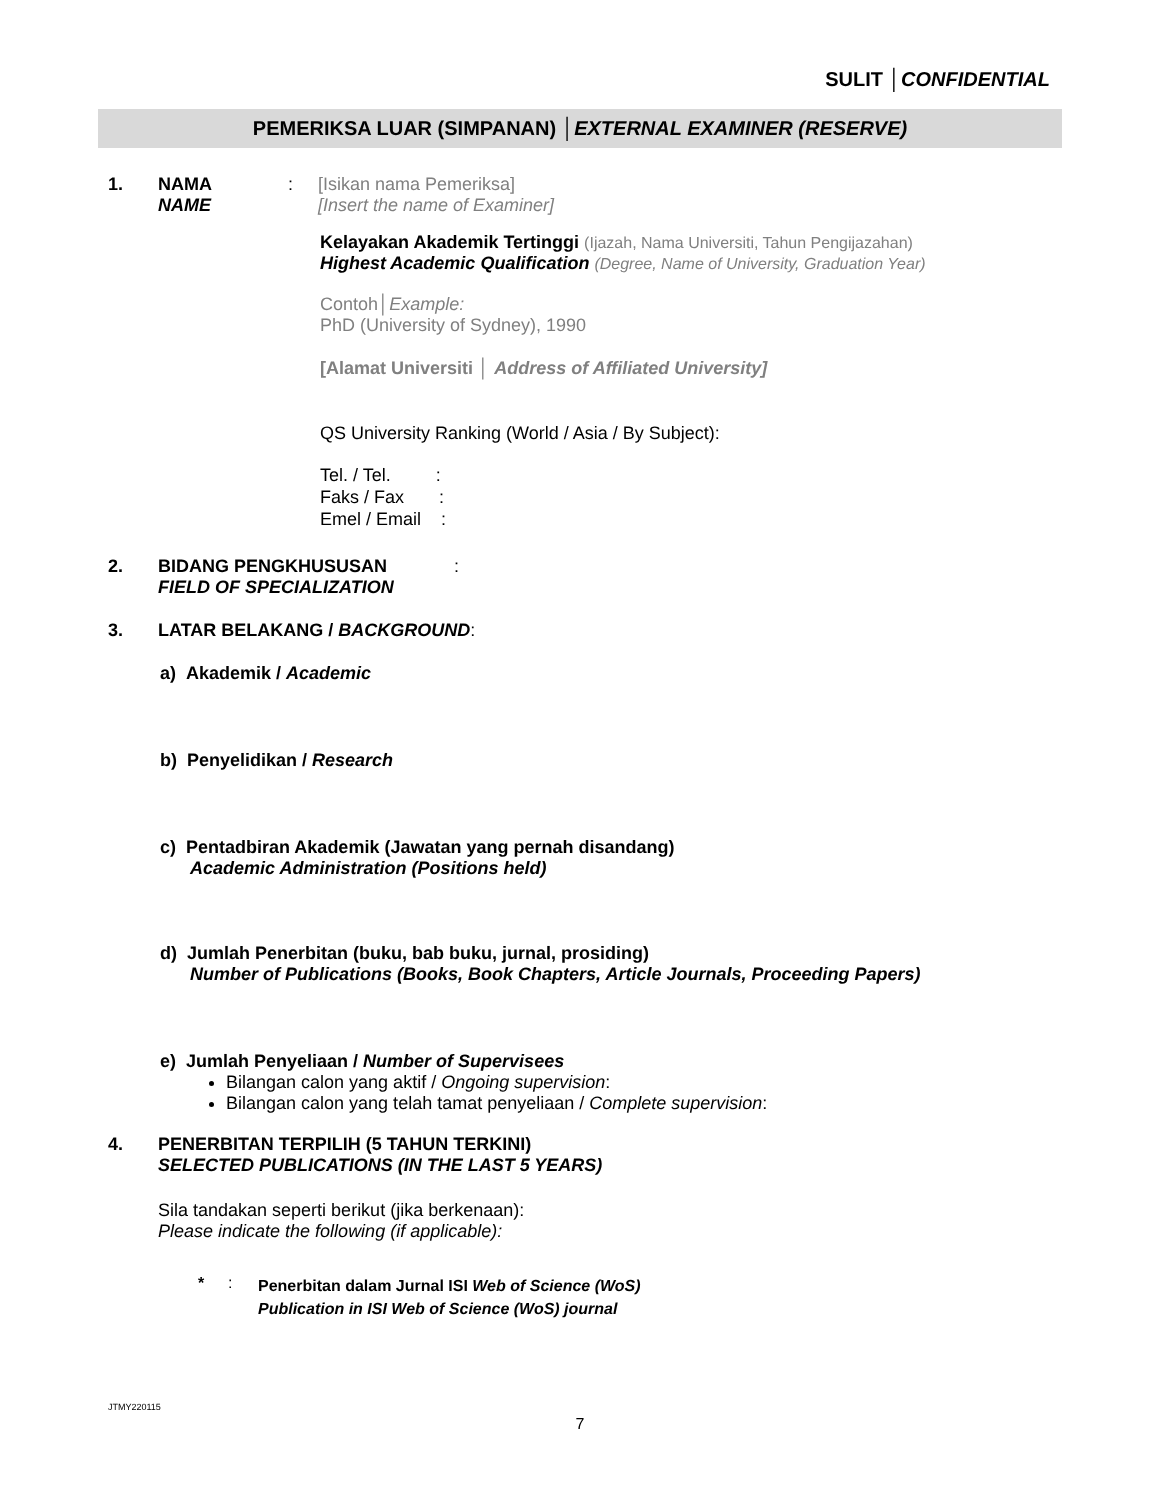SULIT │CONFIDENTIAL
PEMERIKSA LUAR (SIMPANAN) │EXTERNAL EXAMINER (RESERVE)
1. NAMA
NAME
: [Isikan nama Pemeriksa]
[Insert the name of Examiner]
Kelayakan Akademik Tertinggi (Ijazah, Nama Universiti, Tahun Pengijazahan)
Highest Academic Qualification (Degree, Name of University, Graduation Year)
Contoh│Example:
PhD (University of Sydney), 1990
[Alamat Universiti │ Address of Affiliated University]
QS University Ranking (World / Asia / By Subject):
Tel. / Tel. :
Faks / Fax :
Emel / Email :
2. BIDANG PENGKHUSUSAN
FIELD OF SPECIALIZATION
:
3. LATAR BELAKANG / BACKGROUND:
a) Akademik / Academic
b) Penyelidikan / Research
c) Pentadbiran Akademik (Jawatan yang pernah disandang)
Academic Administration (Positions held)
d) Jumlah Penerbitan (buku, bab buku, jurnal, prosiding)
Number of Publications (Books, Book Chapters, Article Journals, Proceeding Papers)
e) Jumlah Penyeliaan / Number of Supervisees
Bilangan calon yang aktif / Ongoing supervision:
Bilangan calon yang telah tamat penyeliaan / Complete supervision:
4. PENERBITAN TERPILIH (5 TAHUN TERKINI)
SELECTED PUBLICATIONS (IN THE LAST 5 YEARS)
Sila tandakan seperti berikut (jika berkenaan):
Please indicate the following (if applicable):
* :
Penerbitan dalam Jurnal ISI Web of Science (WoS)
Publication in ISI Web of Science (WoS) journal
JTMY220115
7